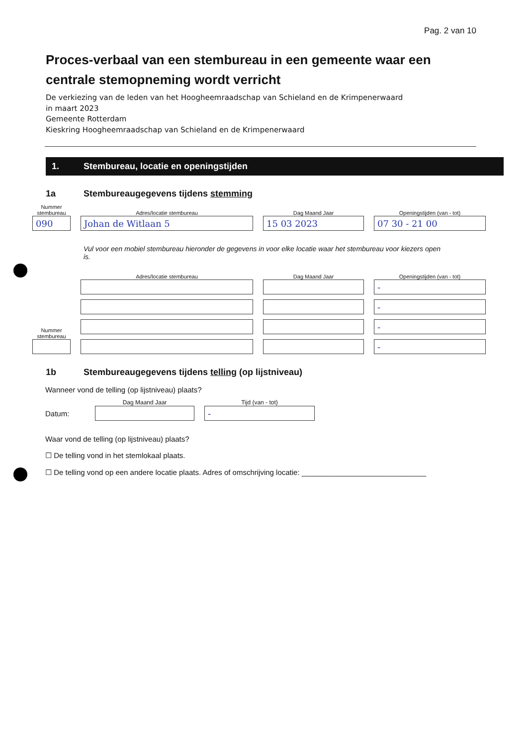Pag. 2 van 10
Proces-verbaal van een stembureau in een gemeente waar een centrale stemopneming wordt verricht
De verkiezing van de leden van het Hoogheemraadschap van Schieland en de Krimpenerwaard
in maart 2023
Gemeente Rotterdam
Kieskring Hoogheemraadschap van Schieland en de Krimpenerwaard
1. Stembureau, locatie en openingstijden
1a Stembureaugegevens tijdens stemming
Nummer stembureau
090
Adres/locatie stembureau
Johan de Witlaan 5
Dag Maand Jaar
15 03 2023
Openingstijden (van - tot)
07 30 - 21 00
Vul voor een mobiel stembureau hieronder de gegevens in voor elke locatie waar het stembureau voor kiezers open is.
Nummer stembureau
Adres/locatie stembureau
Dag Maand Jaar
Openingstijden (van - tot)
-
-
-
-
1b Stembureaugegevens tijdens telling (op lijstniveau)
Wanneer vond de telling (op lijstniveau) plaats?
Datum:
Dag Maand Jaar
Tijd (van - tot)
-
Waar vond de telling (op lijstniveau) plaats?
☐ De telling vond in het stemlokaal plaats.
☐ De telling vond op een andere locatie plaats. Adres of omschrijving locatie: ______________________________